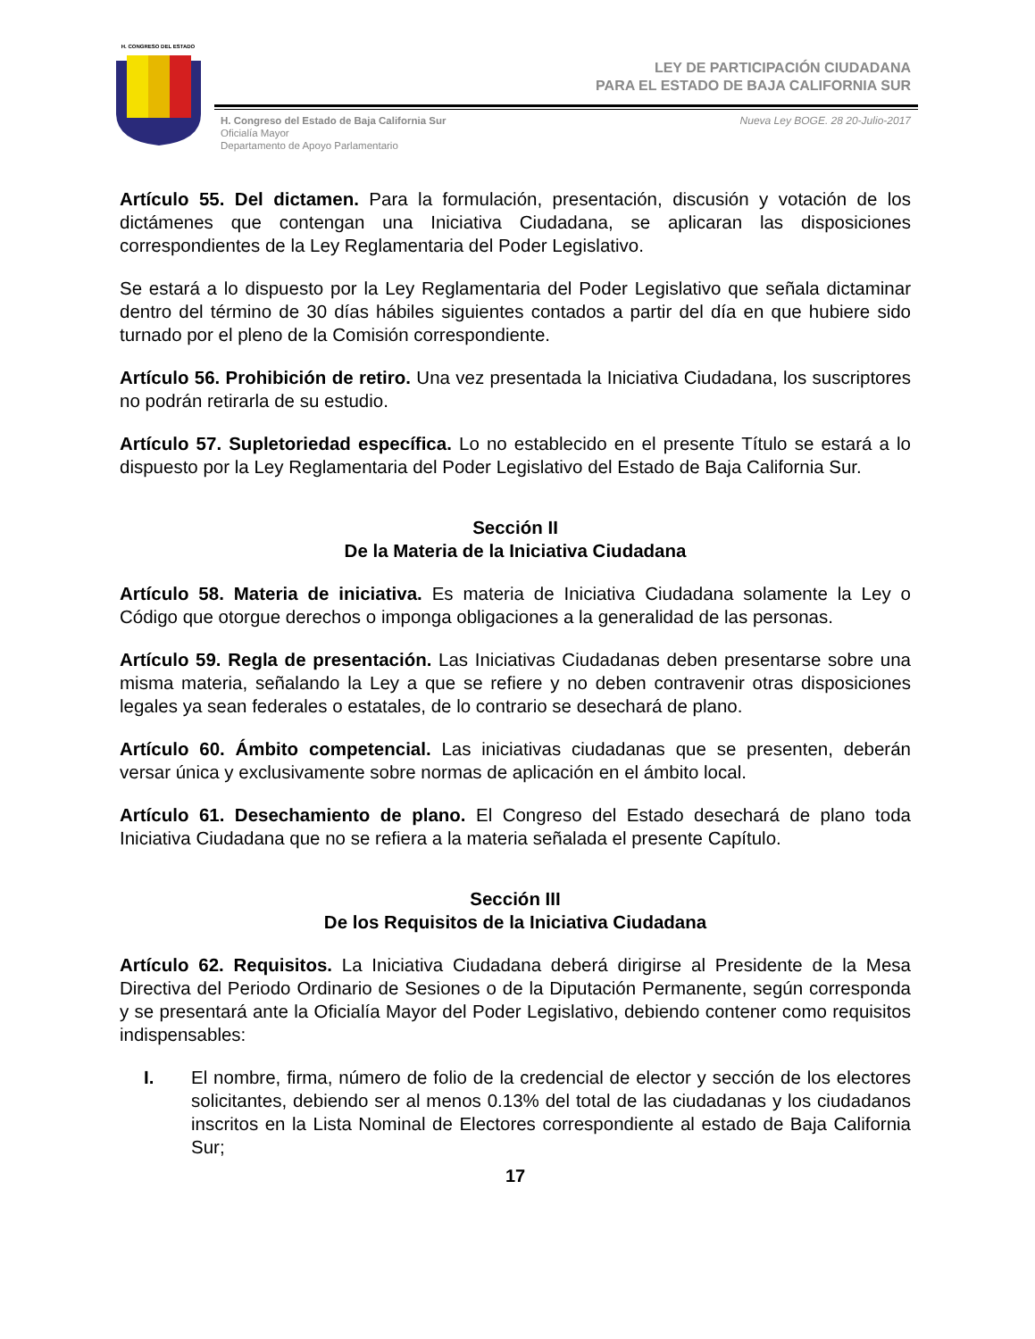H. CONGRESO DEL ESTADO
LEY DE PARTICIPACIÓN CIUDADANA
PARA EL ESTADO DE BAJA CALIFORNIA SUR
H. Congreso del Estado de Baja California Sur
Oficialía Mayor
Departamento de Apoyo Parlamentario
Nueva Ley BOGE. 28 20-Julio-2017
Artículo 55. Del dictamen. Para la formulación, presentación, discusión y votación de los dictámenes que contengan una Iniciativa Ciudadana, se aplicaran las disposiciones correspondientes de la Ley Reglamentaria del Poder Legislativo.
Se estará a lo dispuesto por la Ley Reglamentaria del Poder Legislativo que señala dictaminar dentro del término de 30 días hábiles siguientes contados a partir del día en que hubiere sido turnado por el pleno de la Comisión correspondiente.
Artículo 56. Prohibición de retiro. Una vez presentada la Iniciativa Ciudadana, los suscriptores no podrán retirarla de su estudio.
Artículo 57. Supletoriedad específica. Lo no establecido en el presente Título se estará a lo dispuesto por la Ley Reglamentaria del Poder Legislativo del Estado de Baja California Sur.
Sección II
De la Materia de la Iniciativa Ciudadana
Artículo 58. Materia de iniciativa. Es materia de Iniciativa Ciudadana solamente la Ley o Código que otorgue derechos o imponga obligaciones a la generalidad de las personas.
Artículo 59. Regla de presentación. Las Iniciativas Ciudadanas deben presentarse sobre una misma materia, señalando la Ley a que se refiere y no deben contravenir otras disposiciones legales ya sean federales o estatales, de lo contrario se desechará de plano.
Artículo 60. Ámbito competencial. Las iniciativas ciudadanas que se presenten, deberán versar única y exclusivamente sobre normas de aplicación en el ámbito local.
Artículo 61. Desechamiento de plano. El Congreso del Estado desechará de plano toda Iniciativa Ciudadana que no se refiera a la materia señalada el presente Capítulo.
Sección III
De los Requisitos de la Iniciativa Ciudadana
Artículo 62. Requisitos. La Iniciativa Ciudadana deberá dirigirse al Presidente de la Mesa Directiva del Periodo Ordinario de Sesiones o de la Diputación Permanente, según corresponda y se presentará ante la Oficialía Mayor del Poder Legislativo, debiendo contener como requisitos indispensables:
I. El nombre, firma, número de folio de la credencial de elector y sección de los electores solicitantes, debiendo ser al menos 0.13% del total de las ciudadanas y los ciudadanos inscritos en la Lista Nominal de Electores correspondiente al estado de Baja California Sur;
17